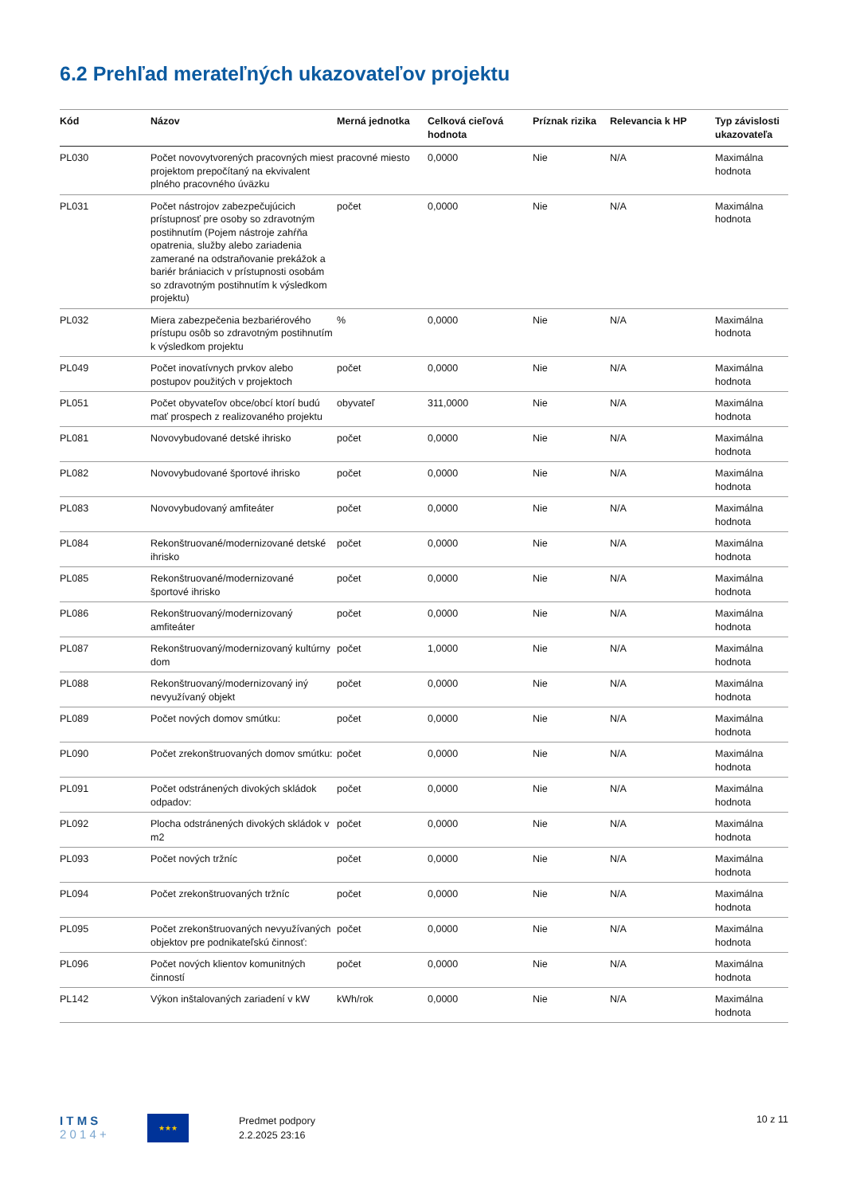6.2 Prehľad merateľných ukazovateľov projektu
| Kód | Názov | Merná jednotka | Celková cieľová hodnota | Príznak rizika | Relevancia k HP | Typ závislosti ukazovateľa |
| --- | --- | --- | --- | --- | --- | --- |
| PL030 | Počet novovytvorených pracovných miest projektom prepočítaný na ekvivalent plného pracovného úväzku | pracovné miesto | 0,0000 | Nie | N/A | Maximálna hodnota |
| PL031 | Počet nástrojov zabezpečujúcich prístupnosť pre osoby so zdravotným postihnutím (Pojem nástroje zahŕňa opatrenia, služby alebo zariadenia zamerané na odstraňovanie prekážok a bariér brániacich v prístupnosti osobám so zdravotným postihnutím k výsledkom projektu) | počet | 0,0000 | Nie | N/A | Maximálna hodnota |
| PL032 | Miera zabezpečenia bezbariérového prístupu osôb so zdravotným postihnutím k výsledkom projektu | % | 0,0000 | Nie | N/A | Maximálna hodnota |
| PL049 | Počet inovatívnych prvkov alebo postupov použitých v projektoch | počet | 0,0000 | Nie | N/A | Maximálna hodnota |
| PL051 | Počet obyvateľov obce/obcí ktorí budú mať prospech z realizovaného projektu | obyvateľ | 311,0000 | Nie | N/A | Maximálna hodnota |
| PL081 | Novovybudované detské ihrisko | počet | 0,0000 | Nie | N/A | Maximálna hodnota |
| PL082 | Novovybudované športové ihrisko | počet | 0,0000 | Nie | N/A | Maximálna hodnota |
| PL083 | Novovybudovaný amfiteáter | počet | 0,0000 | Nie | N/A | Maximálna hodnota |
| PL084 | Rekonštruované/modernizované detské ihrisko | počet | 0,0000 | Nie | N/A | Maximálna hodnota |
| PL085 | Rekonštruované/modernizované športové ihrisko | počet | 0,0000 | Nie | N/A | Maximálna hodnota |
| PL086 | Rekonštruovaný/modernizovaný amfiteáter | počet | 0,0000 | Nie | N/A | Maximálna hodnota |
| PL087 | Rekonštruovaný/modernizovaný kultúrny dom | počet | 1,0000 | Nie | N/A | Maximálna hodnota |
| PL088 | Rekonštruovaný/modernizovaný iný nevyužívaný objekt | počet | 0,0000 | Nie | N/A | Maximálna hodnota |
| PL089 | Počet nových domov smútku: | počet | 0,0000 | Nie | N/A | Maximálna hodnota |
| PL090 | Počet zrekonštruovaných domov smútku: | počet | 0,0000 | Nie | N/A | Maximálna hodnota |
| PL091 | Počet odstránených divokých skládok odpadov: | počet | 0,0000 | Nie | N/A | Maximálna hodnota |
| PL092 | Plocha odstránených divokých skládok v m2 | počet | 0,0000 | Nie | N/A | Maximálna hodnota |
| PL093 | Počet nových tržníc | počet | 0,0000 | Nie | N/A | Maximálna hodnota |
| PL094 | Počet zrekonštruovaných tržníc | počet | 0,0000 | Nie | N/A | Maximálna hodnota |
| PL095 | Počet zrekonštruovaných nevyužívaných objektov pre podnikateľskú činnosť: | počet | 0,0000 | Nie | N/A | Maximálna hodnota |
| PL096 | Počet nových klientov komunitných činností | počet | 0,0000 | Nie | N/A | Maximálna hodnota |
| PL142 | Výkon inštalovaných zariadení v kW | kWh/rok | 0,0000 | Nie | N/A | Maximálna hodnota |
I T M S
2 0 1 4 +
★★★
Predmet podpory
2.2.2025 23:16
10 z 11